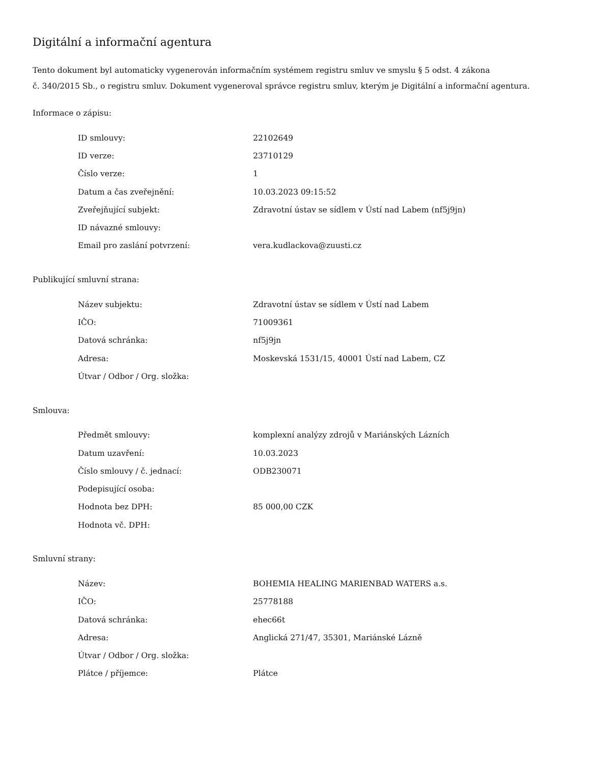Digitální a informační agentura
Tento dokument byl automaticky vygenerován informačním systémem registru smluv ve smyslu § 5 odst. 4 zákona
č. 340/2015 Sb., o registru smluv. Dokument vygeneroval správce registru smluv, kterým je Digitální a informační agentura.
Informace o zápisu:
| ID smlouvy: | 22102649 |
| ID verze: | 23710129 |
| Číslo verze: | 1 |
| Datum a čas zveřejnění: | 10.03.2023 09:15:52 |
| Zveřejňující subjekt: | Zdravotní ústav se sídlem v Ústí nad Labem (nf5j9jn) |
| ID návazné smlouvy: | |
| Email pro zaslání potvrzení: | vera.kudlackova@zuusti.cz |
Publikující smluvní strana:
| Název subjektu: | Zdravotní ústav se sídlem v Ústí nad Labem |
| IČO: | 71009361 |
| Datová schránka: | nf5j9jn |
| Adresa: | Moskevská 1531/15, 40001 Ústí nad Labem, CZ |
| Útvar / Odbor / Org. složka: | |
Smlouva:
| Předmět smlouvy: | komplexní analýzy zdrojů v Mariánských Lázních |
| Datum uzavření: | 10.03.2023 |
| Číslo smlouvy / č. jednací: | ODB230071 |
| Podepisující osoba: | |
| Hodnota bez DPH: | 85 000,00 CZK |
| Hodnota vč. DPH: | |
Smluvní strany:
| Název: | BOHEMIA HEALING MARIENBAD WATERS a.s. |
| IČO: | 25778188 |
| Datová schránka: | ehec66t |
| Adresa: | Anglická 271/47, 35301, Mariánské Lázně |
| Útvar / Odbor / Org. složka: | |
| Plátce / příjemce: | Plátce |